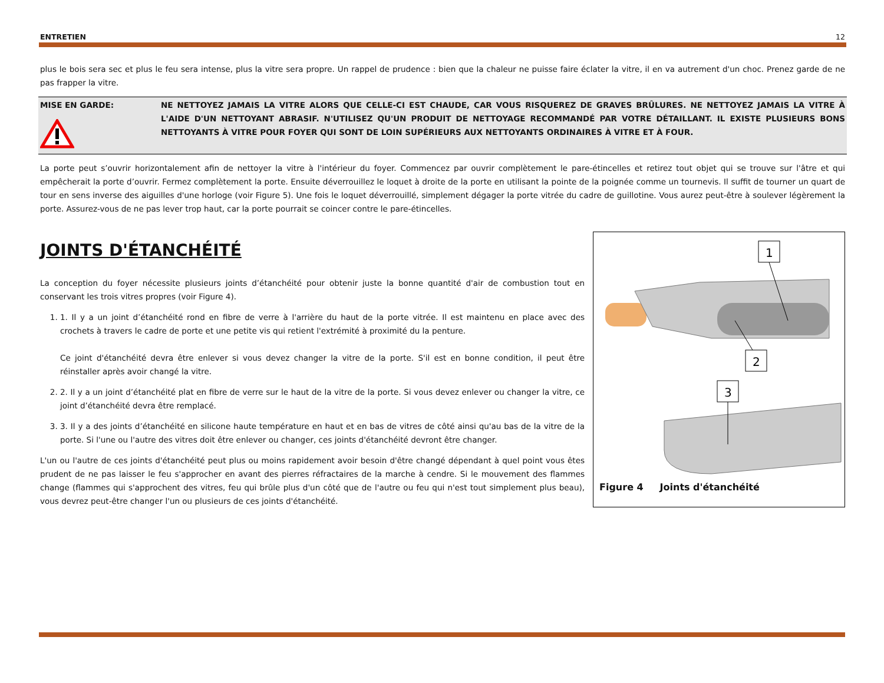ENTRETIEN 12
plus le bois sera sec et plus le feu sera intense, plus la vitre sera propre. Un rappel de prudence : bien que la chaleur ne puisse faire éclater la vitre, il en va autrement d'un choc. Prenez garde de ne pas frapper la vitre.
MISE EN GARDE:
NE NETTOYEZ JAMAIS LA VITRE ALORS QUE CELLE-CI EST CHAUDE, CAR VOUS RISQUEREZ DE GRAVES BRÛLURES. NE NETTOYEZ JAMAIS LA VITRE À L'AIDE D'UN NETTOYANT ABRASIF. N'UTILISEZ QU'UN PRODUIT DE NETTOYAGE RECOMMANDÉ PAR VOTRE DÉTAILLANT. IL EXISTE PLUSIEURS BONS NETTOYANTS À VITRE POUR FOYER QUI SONT DE LOIN SUPÉRIEURS AUX NETTOYANTS ORDINAIRES À VITRE ET À FOUR.
La porte peut s’ouvrir horizontalement afin de nettoyer la vitre à l'intérieur du foyer. Commencez par ouvrir complètement le pare-étincelles et retirez tout objet qui se trouve sur l'âtre et qui empêcherait la porte d’ouvrir. Fermez complètement la porte. Ensuite déverrouillez le loquet à droite de la porte en utilisant la pointe de la poignée comme un tournevis. Il suffit de tourner un quart de tour en sens inverse des aiguilles d'une horloge (voir Figure 5). Une fois le loquet déverrouillé, simplement dégager la porte vitrée du cadre de guillotine. Vous aurez peut-être à soulever légèrement la porte. Assurez-vous de ne pas lever trop haut, car la porte pourrait se coincer contre le pare-étincelles.
JOINTS D'ÉTANCHÉITÉ
La conception du foyer nécessite plusieurs joints d’étanchéité pour obtenir juste la bonne quantité d'air de combustion tout en conservant les trois vitres propres (voir Figure 4).
1. 1. Il y a un joint d’étanchéité rond en fibre de verre à l'arrière du haut de la porte vitrée. Il est maintenu en place avec des crochets à travers le cadre de porte et une petite vis qui retient l'extrémité à proximité du la penture.
Ce joint d'étanchéité devra être enlever si vous devez changer la vitre de la porte. S'il est en bonne condition, il peut être réinstaller après avoir changé la vitre.
2. 2. Il y a un joint d’étanchéité plat en fibre de verre sur le haut de la vitre de la porte. Si vous devez enlever ou changer la vitre, ce joint d’étanchéité devra être remplacé.
3. 3. Il y a des joints d’étanchéité en silicone haute température en haut et en bas de vitres de côté ainsi qu'au bas de la vitre de la porte. Si l'une ou l'autre des vitres doit être enlever ou changer, ces joints d'étanchéité devront être changer.
L'un ou l'autre de ces joints d'étanchéité peut plus ou moins rapidement avoir besoin d'être changé dépendant à quel point vous êtes prudent de ne pas laisser le feu s'approcher en avant des pierres réfractaires de la marche à cendre. Si le mouvement des flammes change (flammes qui s'approchent des vitres, feu qui brûle plus d'un côté que de l'autre ou feu qui n'est tout simplement plus beau), vous devrez peut-être changer l'un ou plusieurs de ces joints d'étanchéité.
1
2
3
Figure 4 Joints d'étanchéité